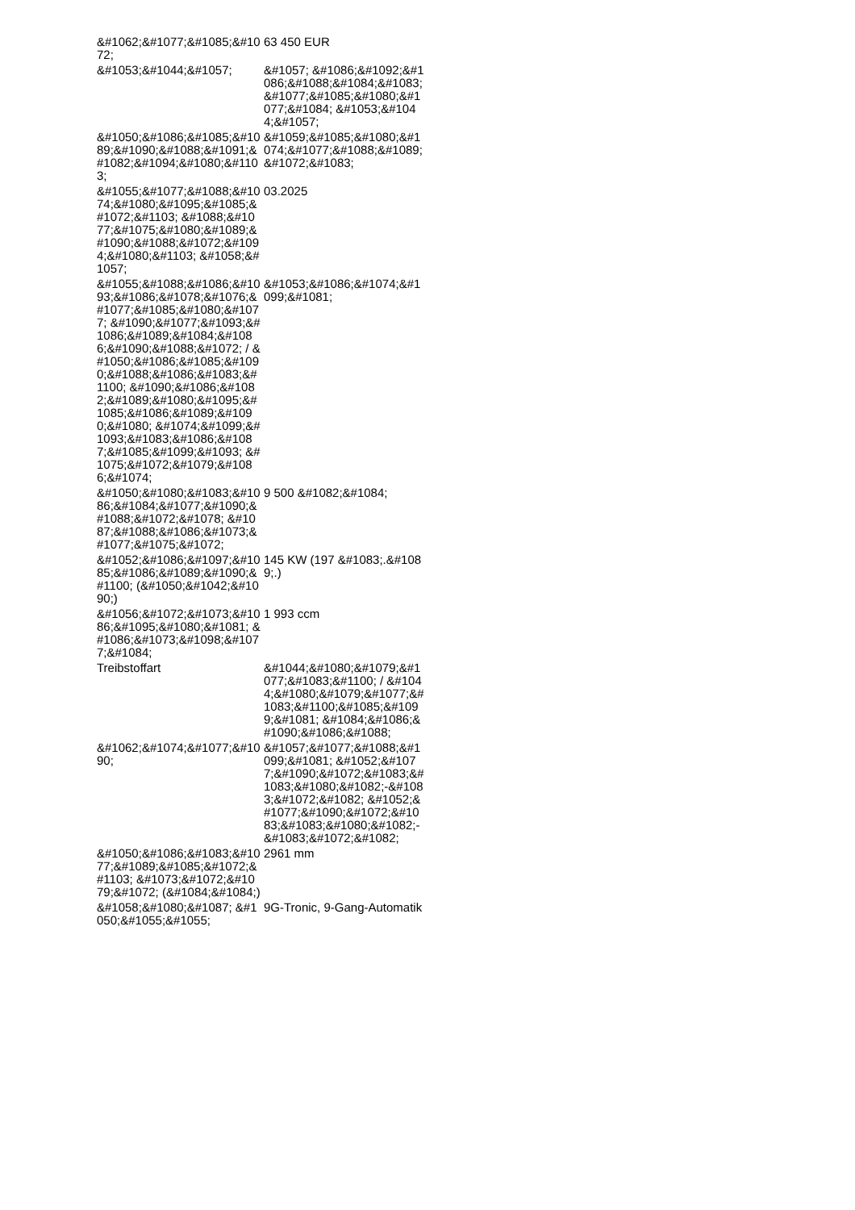| &#1062;&#1077;&#1085;&#1072; | 63 450 EUR |
| &#1053;&#1044;&#1057; | &#1057; &#1086;&#1092;&#1086;&#1088;&#1084;&#1083;&#1077;&#1085;&#1080;&#1077;&#1084; &#1053;&#1044;&#1057; |
| &#1050;&#1086;&#1085;&#1089;&#1090;&#1088;&#1091;&#1082;&#1094;&#1080;&#1103; | &#1059;&#1085;&#1080;&#1074;&#1077;&#1088;&#1089;&#1072;&#1083; |
| &#1055;&#1077;&#1088;&#1074;&#1080;&#1095;&#1085;&#1072;&#1103; &#1088;&#1077;&#1075;&#1080;&#1089;&#1090;&#1088;&#1072;&#1094;&#1080;&#1103; &#1058;&#1057; | 03.2025 |
| &#1055;&#1088;&#1086;&#1093;&#1086;&#1078;&#1076;&#1077;&#1085;&#1080;&#1077; &#1090;&#1077;&#1093;&#1086;&#1089;&#1084;&#1086;&#1090;&#1088;&#1072; / &#1050;&#1086;&#1085;&#1090;&#1088;&#1086;&#1083;&#1100; &#1090;&#1086;&#1082;&#1089;&#1080;&#1095;&#1085;&#1086;&#1089;&#1090;&#1080; &#1074;&#1099;&#1093;&#1083;&#1086;&#1087;&#1085;&#1099;&#1093; &#1075;&#1072;&#1079;&#1086;&#1074; | &#1053;&#1086;&#1074;&#1099;&#1081; |
| &#1050;&#1080;&#1083;&#1086;&#1084;&#1077;&#1090;&#1088;&#1072;&#1078; &#1087;&#1088;&#1086;&#1073;&#1077;&#1075;&#1072; | 9 500 &#1082;&#1084; |
| &#1052;&#1086;&#1097;&#1085;&#1086;&#1089;&#1090;&#1100; (&#1050;&#1042;&#1090;) | 145 KW (197 &#1083;.&#1089;.) |
| &#1056;&#1072;&#1073;&#1086;&#1095;&#1080;&#1081; &#1086;&#1073;&#1098;&#1077;&#1084; | 1 993 ccm |
| Treibstoffart | &#1044;&#1080;&#1079;&#1077;&#1083;&#1100; / &#1044;&#1080;&#1079;&#1077;&#1083;&#1100;&#1085;&#1099;&#1081; &#1084;&#1086;&#1090;&#1086;&#1088; |
| &#1062;&#1074;&#1077;&#1090; | &#1057;&#1077;&#1088;&#1099;&#1081; &#1052;&#1077;&#1090;&#1072;&#1083;&#1083;&#1080;&#1082;-&#1083;&#1072;&#1082; &#1052;&#1077;&#1090;&#1072;&#1083;&#1083;&#1080;&#1082;-&#1083;&#1072;&#1082; |
| &#1050;&#1086;&#1083;&#1077;&#1089;&#1085;&#1072;&#1103; &#1073;&#1072;&#1079;&#1072; (&#1084;&#1084;) | 2961 mm |
| &#1058;&#1080;&#1087; &#1050;&#1055;&#1055; | 9G-Tronic, 9-Gang-Automatik |